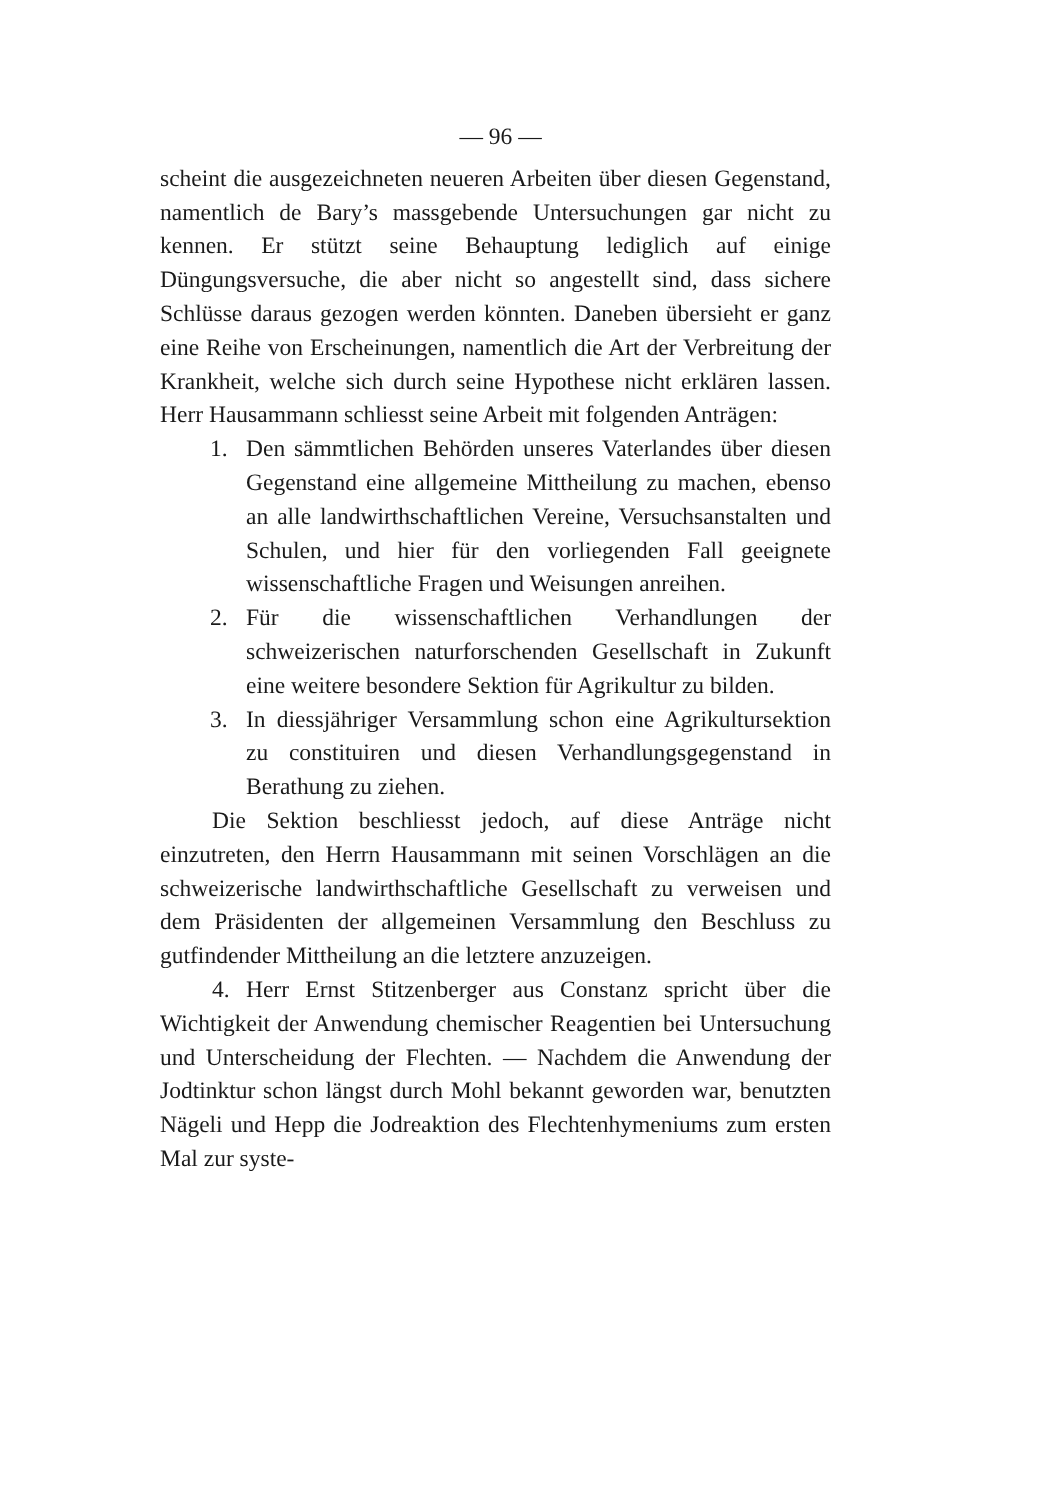— 96 —
scheint die ausgezeichneten neueren Arbeiten über diesen Gegenstand, namentlich de Bary’s massgebende Untersuchungen gar nicht zu kennen. Er stützt seine Behauptung lediglich auf einige Düngungsversuche, die aber nicht so angestellt sind, dass sichere Schlüsse daraus gezogen werden könnten. Daneben übersieht er ganz eine Reihe von Erscheinungen, namentlich die Art der Verbreitung der Krankheit, welche sich durch seine Hypothese nicht erklären lassen. Herr Hausammann schliesst seine Arbeit mit folgenden Anträgen:
1. Den sämmtlichen Behörden unseres Vaterlandes über diesen Gegenstand eine allgemeine Mittheilung zu machen, ebenso an alle landwirthschaftlichen Vereine, Versuchsanstalten und Schulen, und hier für den vorliegenden Fall geeignete wissenschaftliche Fragen und Weisungen anreihen.
2. Für die wissenschaftlichen Verhandlungen der schweizerischen naturforschenden Gesellschaft in Zukunft eine weitere besondere Sektion für Agrikultur zu bilden.
3. In diessjähriger Versammlung schon eine Agrikultursektion zu constituiren und diesen Verhandlungsgegenstand in Berathung zu ziehen.
Die Sektion beschliesst jedoch, auf diese Anträge nicht einzutreten, den Herrn Hausammann mit seinen Vorschlägen an die schweizerische landwirthschaftliche Gesellschaft zu verweisen und dem Präsidenten der allgemeinen Versammlung den Beschluss zu gutfindender Mittheilung an die letztere anzuzeigen.
4. Herr Ernst Stitzenberger aus Constanz spricht über die Wichtigkeit der Anwendung chemischer Reagentien bei Untersuchung und Unterscheidung der Flechten. — Nachdem die Anwendung der Jodtinktur schon längst durch Mohl bekannt geworden war, benutzten Nägeli und Hepp die Jodreaktion des Flechtenhymeniums zum ersten Mal zur syste-